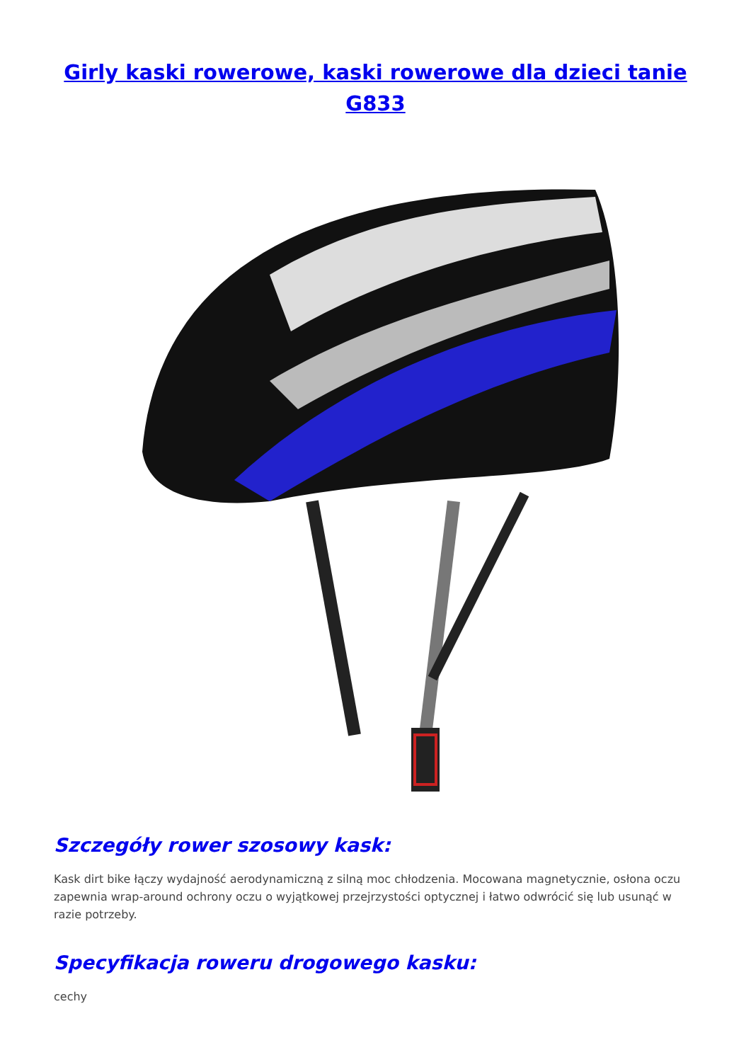Girly kaski rowerowe, kaski rowerowe dla dzieci tanie G833
Szczegóły rower szosowy kask:
Kask dirt bike łączy wydajność aerodynamiczną z silną moc chłodzenia. Mocowana magnetycznie, osłona oczu zapewnia wrap-around ochrony oczu o wyjątkowej przejrzystości optycznej i łatwo odwrócić się lub usunąć w razie potrzeby.
Specyfikacja roweru drogowego kasku:
cechy